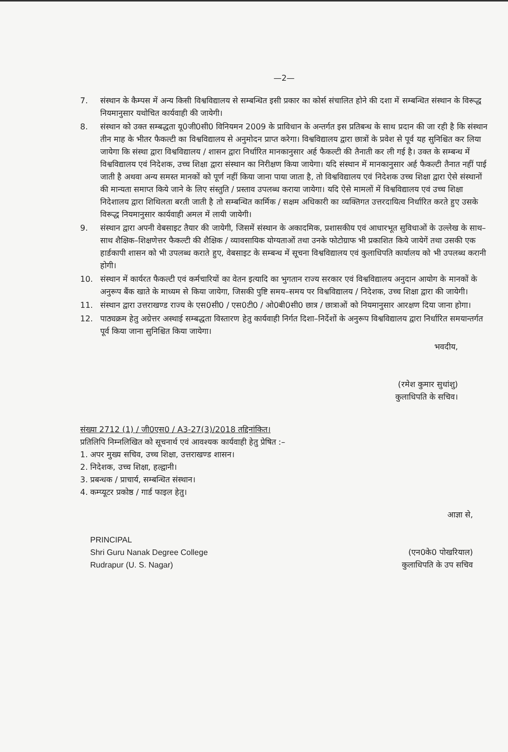—2—
7. संस्थान के कैम्पस में अन्य किसी विश्वविद्यालय से सम्बन्धित इसी प्रकार का कोर्स संचालित होने की दशा में सम्बन्धित संस्थान के विरूद्ध नियमानुसार यथोचित कार्यवाही की जायेगी।
8. संस्थान को उक्त सम्बद्धता यू0जी0सी0 विनियमन 2009 के प्राविधान के अन्तर्गत इस प्रतिबन्ध के साथ प्रदान की जा रही है कि संस्थान तीन माह के भीतर फैकल्टी का विश्वविद्यालय से अनुमोदन प्राप्त करेगा। विश्वविद्यालय द्वारा छात्रों के प्रवेश से पूर्व यह सुनिश्चित कर लिया जायेगा कि संस्था द्वारा विश्वविद्यालय / शासन द्वारा निर्धारित मानकानुसार अर्ह फैकल्टी की तैनाती कर ली गई है। उक्त के सम्बन्ध में विश्वविद्यालय एवं निदेशक, उच्च शिक्षा द्वारा संस्थान का निरीक्षण किया जायेगा। यदि संस्थान में मानकानुसार अर्ह फैकल्टी तैनात नहीं पाई जाती है अथवा अन्य समस्त मानकों को पूर्ण नहीं किया जाना पाया जाता है, तो विश्वविद्यालय एवं निदेशक उच्च शिक्षा द्वारा ऐसे संस्थानों की मान्यता समाप्त किये जाने के लिए संस्तुति / प्रस्ताव उपलब्ध कराया जायेगा। यदि ऐसे मामलों में विश्वविद्यालय एवं उच्च शिक्षा निदेशालय द्वारा शिथिलता बरती जाती है तो सम्बन्धित कार्मिक / सक्षम अधिकारी का व्यक्तिगत उत्तरदायित्व निर्धारित करते हुए उसके विरूद्ध नियमानुसार कार्यवाही अमल में लायी जायेगी।
9. संस्थान द्वारा अपनी वेबसाइट तैयार की जायेगी, जिसमें संस्थान के अकादमिक, प्रशासकीय एवं आधारभूत सुविधाओं के उल्लेख के साथ–साथ शैक्षिक–शिक्षणेत्तर फैकल्टी की शैक्षिक / व्यावसायिक योग्यताओं तथा उनके फोटोग्राफ भी प्रकाशित किये जायेगें तथा उसकी एक हार्डकापी शासन को भी उपलब्ध कराते हुए, वेबसाइट के सम्बन्ध में सूचना विश्वविद्यालय एवं कुलाधिपति कार्यालय को भी उपलब्ध करानी होगी।
10. संस्थान में कार्यरत फैकल्टी एवं कर्मचारियों का वेतन इत्यादि का भुगतान राज्य सरकार एवं विश्वविद्यालय अनुदान आयोग के मानकों के अनुरूप बैंक खाते के माध्यम से किया जायेगा, जिसकी पुष्टि समय–समय पर विश्वविद्यालय / निदेशक, उच्च शिक्षा द्वारा की जायेगी।
11. संस्थान द्वारा उत्तराखण्ड राज्य के एस0सी0 / एस0टी0 / ओ0बी0सी0 छात्र / छात्राओं को नियमानुसार आरक्षण दिया जाना होगा।
12. पाठ्यक्रम हेतु अग्रेत्तर अस्थाई सम्बद्धता विस्तारण हेतु कार्यवाही निर्गत दिशा–निर्देशों के अनुरूप विश्वविद्यालय द्वारा निर्धारित समयान्तर्गत पूर्व किया जाना सुनिश्चित किया जायेगा।
भवदीय,
(रमेश कुमार सुधांशु)
कुलाधिपति के सचिव।
संख्या 2712 (1) / जी0एस0 / A3-27(3)/2018 तद्दिनांकित।
प्रतिलिपि निम्नलिखित को सूचनार्थ एवं आवश्यक कार्यवाही हेतु प्रेषित :–
1. अपर मुख्य सचिव, उच्च शिक्षा, उत्तराखण्ड शासन।
2. निदेशक, उच्च शिक्षा, हल्द्वानी।
3. प्रबन्धक / प्राचार्य, सम्बन्धित संस्थान।
4. कम्प्यूटर प्रकोष्ठ / गार्ड फाइल हेतु।
PRINCIPAL
Shri Guru Nanak Degree College
Rudrapur (U. S. Nagar)
आज्ञा से,
(एन0के0 पोखरियाल)
कुलाधिपति के उप सचिव